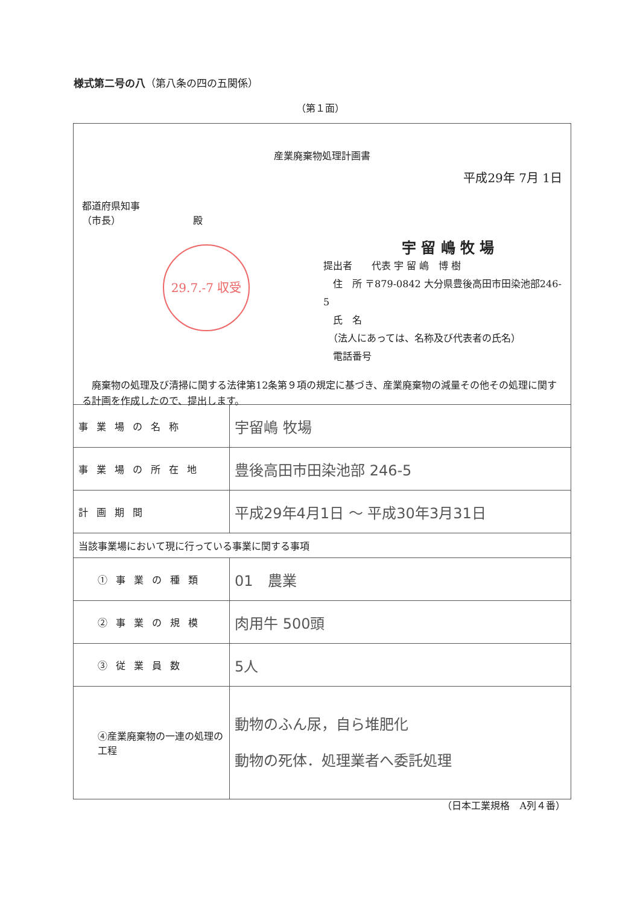様式第二号の八（第八条の四の五関係）
（第１面）
産業廃棄物処理計画書
平成29年 7月 1日
都道府県知事
（市長）　　　　　　　　殿
29.7.-7 収受
宇 留 嶋 牧 場
提出者　　代表 宇 留 嶋　博 樹
　住　所 〒879-0842 大分県豊後高田市田染池部246-5
　氏　名
　（法人にあっては、名称及び代表者の氏名）
　電話番号
　廃棄物の処理及び清掃に関する法律第12条第９項の規定に基づき、産業廃棄物の減量その他その処理に関する計画を作成したので、提出します。
| 事業場の名称 | 宇留嶋 牧場 |
| 事業場の所在地 | 豊後高田市田染池部 246-5 |
| 計画期間 | 平成29年4月1日 〜 平成30年3月31日 |
| 当該事業場において現に行っている事業に関する事項 | |
| ①事業の種類 | 01 農業 |
| ②事業の規模 | 肉用牛 500頭 |
| ③従業員数 | 5人 |
| ④産業廃棄物の一連の処理の工程 | 動物のふん尿，自ら堆肥化 動物の死体．処理業者へ委託処理 |
（日本工業規格　A列４番）